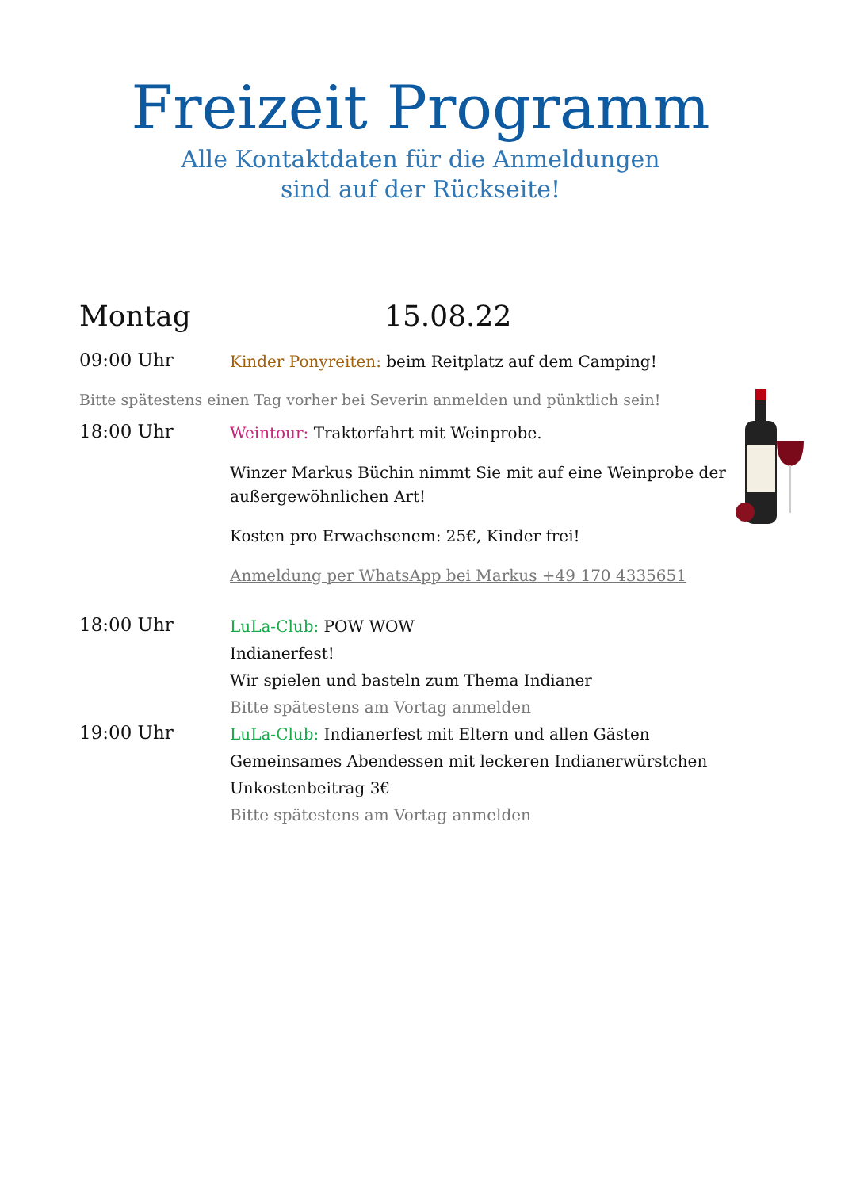Freizeit Programm
Alle Kontaktdaten für die Anmeldungen
sind auf der Rückseite!
Montag 15.08.22
09:00 Uhr
Kinder Ponyreiten: beim Reitplatz auf dem Camping!
Bitte spätestens einen Tag vorher bei Severin anmelden und pünktlich sein!
18:00 Uhr
Weintour: Traktorfahrt mit Weinprobe.
Winzer Markus Büchin nimmt Sie mit auf eine Weinprobe der außergewöhnlichen Art!
Kosten pro Erwachsenem: 25€, Kinder frei!
Anmeldung per WhatsApp bei Markus +49 170 4335651
18:00 Uhr
LuLa-Club: POW WOW
Indianerfest!
Wir spielen und basteln zum Thema Indianer
Bitte spätestens am Vortag anmelden
19:00 Uhr
LuLa-Club: Indianerfest mit Eltern und allen Gästen
Gemeinsames Abendessen mit leckeren Indianerwürstchen
Unkostenbeitrag 3€
Bitte spätestens am Vortag anmelden